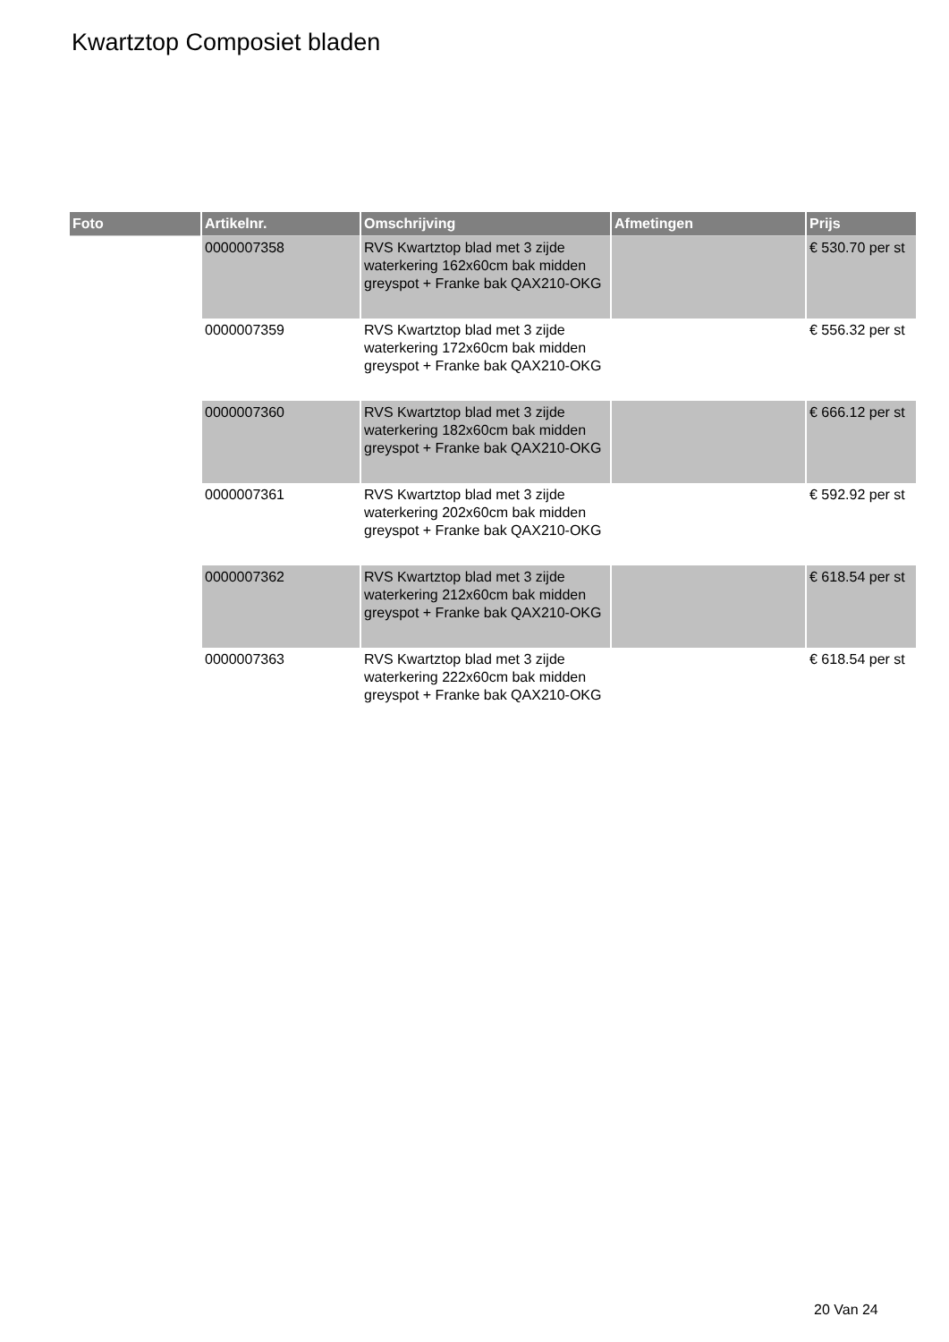Kwartztop Composiet bladen
| Foto | Artikelnr. | Omschrijving | Afmetingen | Prijs |
| --- | --- | --- | --- | --- |
| | 0000007358 | RVS Kwartztop blad met 3 zijde waterkering 162x60cm bak midden greyspot + Franke bak QAX210-OKG | | € 530.70 per st |
| | 0000007359 | RVS Kwartztop blad met 3 zijde waterkering 172x60cm bak midden greyspot + Franke bak QAX210-OKG | | € 556.32 per st |
| | 0000007360 | RVS Kwartztop blad met 3 zijde waterkering 182x60cm bak midden greyspot + Franke bak QAX210-OKG | | € 666.12 per st |
| | 0000007361 | RVS Kwartztop blad met 3 zijde waterkering 202x60cm bak midden greyspot + Franke bak QAX210-OKG | | € 592.92 per st |
| | 0000007362 | RVS Kwartztop blad met 3 zijde waterkering 212x60cm bak midden greyspot + Franke bak QAX210-OKG | | € 618.54 per st |
| | 0000007363 | RVS Kwartztop blad met 3 zijde waterkering 222x60cm bak midden greyspot + Franke bak QAX210-OKG | | € 618.54 per st |
20 Van 24